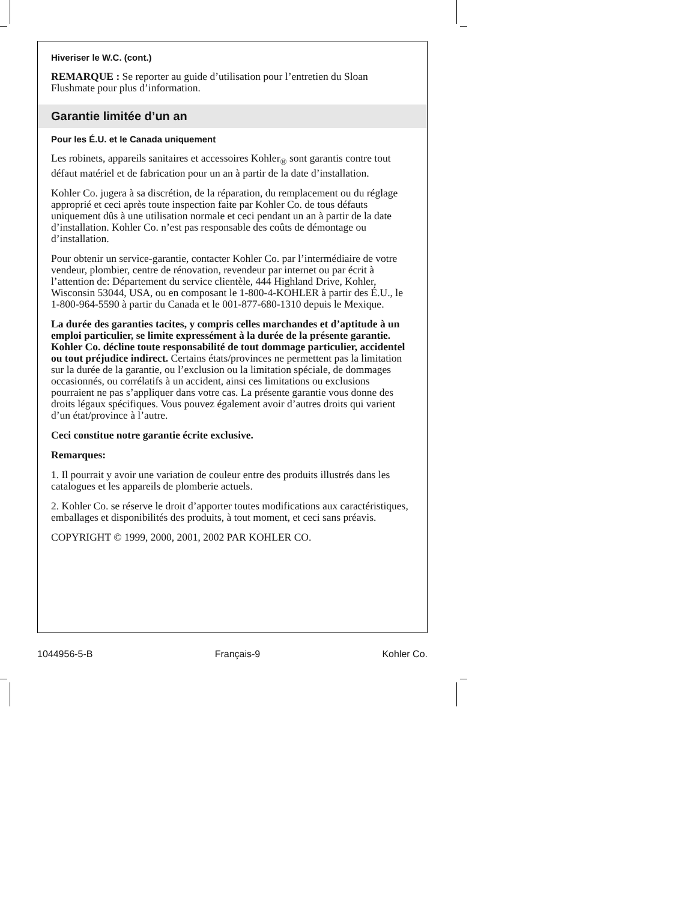Hiveriser le W.C. (cont.)
REMARQUE : Se reporter au guide d’utilisation pour l’entretien du Sloan Flushmate pour plus d’information.
Garantie limitée d’un an
Pour les É.U. et le Canada uniquement
Les robinets, appareils sanitaires et accessoires Kohler<sub>®</sub> sont garantis contre tout défaut matériel et de fabrication pour un an à partir de la date d’installation.
Kohler Co. jugera à sa discrétion, de la réparation, du remplacement ou du réglage approprié et ceci après toute inspection faite par Kohler Co. de tous défauts uniquement dûs à une utilisation normale et ceci pendant un an à partir de la date d’installation. Kohler Co. n’est pas responsable des coûts de démontage ou d’installation.
Pour obtenir un service-garantie, contacter Kohler Co. par l’intermédiaire de votre vendeur, plombier, centre de rénovation, revendeur par internet ou par écrit à l’attention de: Département du service clientèle, 444 Highland Drive, Kohler, Wisconsin 53044, USA, ou en composant le 1-800-4-KOHLER à partir des É.U., le 1-800-964-5590 à partir du Canada et le 001-877-680-1310 depuis le Mexique.
La durée des garanties tacites, y compris celles marchandes et d’aptitude à un emploi particulier, se limite expressément à la durée de la présente garantie. Kohler Co. décline toute responsabilité de tout dommage particulier, accidentel ou tout préjudice indirect. Certains états/provinces ne permettent pas la limitation sur la durée de la garantie, ou l’exclusion ou la limitation spéciale, de dommages occasionnés, ou corrélatifs à un accident, ainsi ces limitations ou exclusions pourraient ne pas s’appliquer dans votre cas. La présente garantie vous donne des droits légaux spécifiques. Vous pouvez également avoir d’autres droits qui varient d’un état/province à l’autre.
Ceci constitue notre garantie écrite exclusive.
Remarques:
1. Il pourrait y avoir une variation de couleur entre des produits illustrés dans les catalogues et les appareils de plomberie actuels.
2. Kohler Co. se réserve le droit d’apporter toutes modifications aux caractéristiques, emballages et disponibilités des produits, à tout moment, et ceci sans préavis.
COPYRIGHT © 1999, 2000, 2001, 2002 PAR KOHLER CO.
1044956-5-B Français-9 Kohler Co.